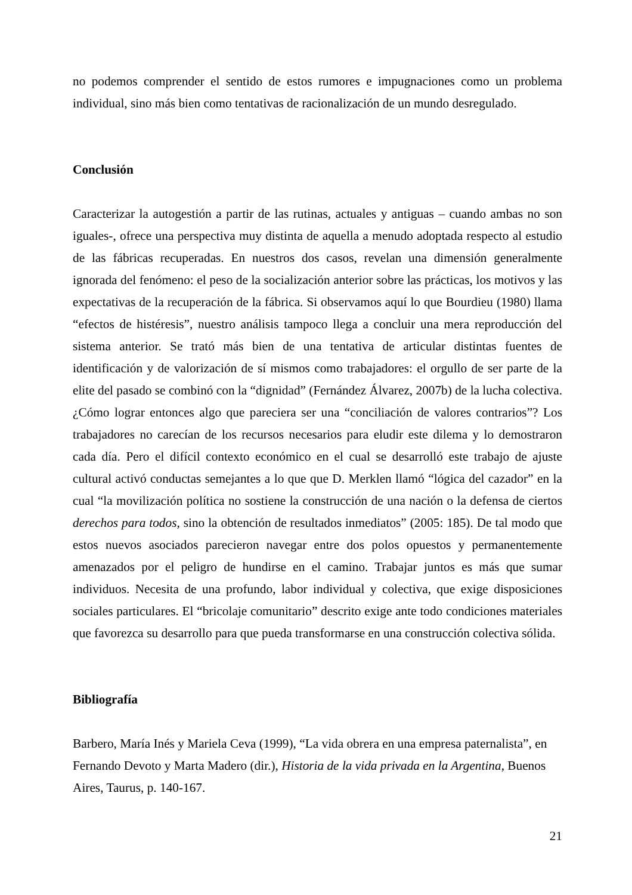no podemos comprender el sentido de estos rumores e impugnaciones como un problema individual, sino más bien como tentativas de racionalización de un mundo desregulado.
Conclusión
Caracterizar la autogestión a partir de las rutinas, actuales y antiguas – cuando ambas no son iguales-, ofrece una perspectiva muy distinta de aquella a menudo adoptada respecto al estudio de las fábricas recuperadas. En nuestros dos casos, revelan una dimensión generalmente ignorada del fenómeno: el peso de la socialización anterior sobre las prácticas, los motivos y las expectativas de la recuperación de la fábrica. Si observamos aquí lo que Bourdieu (1980) llama “efectos de histéresis”, nuestro análisis tampoco llega a concluir una mera reproducción del sistema anterior. Se trató más bien de una tentativa de articular distintas fuentes de identificación y de valorización de sí mismos como trabajadores: el orgullo de ser parte de la elite del pasado se combinó con la “dignidad” (Fernández Álvarez, 2007b) de la lucha colectiva. ¿Cómo lograr entonces algo que pareciera ser una “conciliación de valores contrarios”? Los trabajadores no carecían de los recursos necesarios para eludir este dilema y lo demostraron cada día. Pero el difícil contexto económico en el cual se desarrolló este trabajo de ajuste cultural activó conductas semejantes a lo que que D. Merklen llamó “lógica del cazador” en la cual “la movilización política no sostiene la construcción de una nación o la defensa de ciertos derechos para todos, sino la obtención de resultados inmediatos” (2005: 185). De tal modo que estos nuevos asociados parecieron navegar entre dos polos opuestos y permanentemente amenazados por el peligro de hundirse en el camino. Trabajar juntos es más que sumar individuos. Necesita de una profundo, labor individual y colectiva, que exige disposiciones sociales particulares. El “bricolaje comunitario” descrito exige ante todo condiciones materiales que favorezca su desarrollo para que pueda transformarse en una construcción colectiva sólida.
Bibliografía
Barbero, María Inés y Mariela Ceva (1999), “La vida obrera en una empresa paternalista”, en Fernando Devoto y Marta Madero (dir.), Historia de la vida privada en la Argentina, Buenos Aires, Taurus, p. 140-167.
21